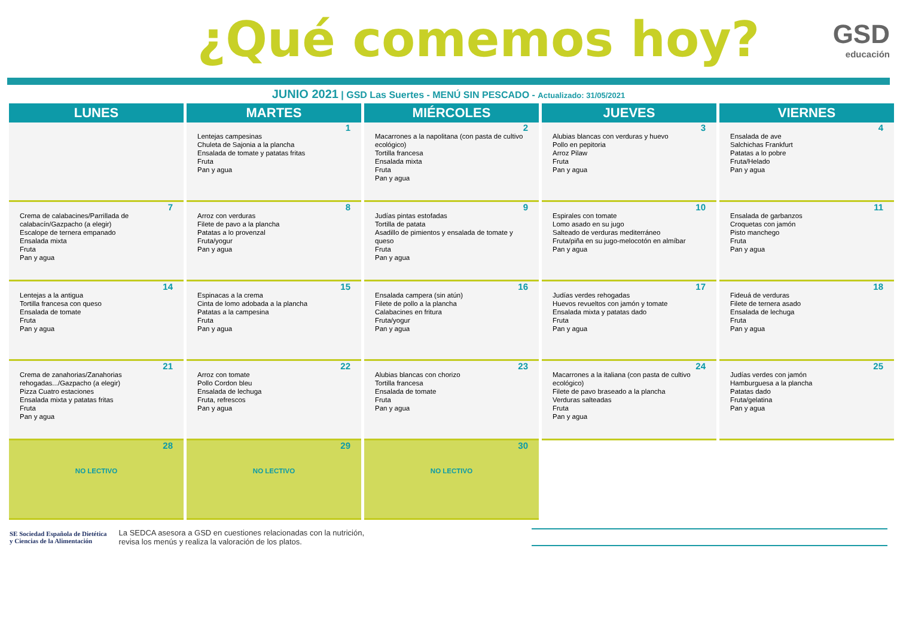¿Qué comemos hoy?
GSD
educación
JUNIO 2021 | GSD Las Suertes - MENÚ SIN PESCADO - Actualizado: 31/05/2021
| LUNES | MARTES | MIÉRCOLES | JUEVES | VIERNES |
| --- | --- | --- | --- | --- |
| | 1 Lentejas campesinas Chuleta de Sajonia a la plancha Ensalada de tomate y patatas fritas Fruta Pan y agua | 2 Macarrones a la napolitana (con pasta de cultivo ecológico) Tortilla francesa Ensalada mixta Fruta Pan y agua | 3 Alubias blancas con verduras y huevo Pollo en pepitoria Arroz Pilaw Fruta Pan y agua | 4 Ensalada de ave Salchichas Frankfurt Patatas a lo pobre Fruta/Helado Pan y agua |
| 7 Crema de calabacines/Parrillada de calabacín/Gazpacho (a elegir) Escalope de ternera empanado Ensalada mixta Fruta Pan y agua | 8 Arroz con verduras Filete de pavo a la plancha Patatas a lo provenzal Fruta/yogur Pan y agua | 9 Judías pintas estofadas Tortilla de patata Asadillo de pimientos y ensalada de tomate y queso Fruta Pan y agua | 10 Espirales con tomate Lomo asado en su jugo Salteado de verduras mediterráneo Fruta/piña en su jugo-melocotón en almíbar Pan y agua | 11 Ensalada de garbanzos Croquetas con jamón Pisto manchego Fruta Pan y agua |
| 14 Lentejas a la antigua Tortilla francesa con queso Ensalada de tomate Fruta Pan y agua | 15 Espinacas a la crema Cinta de lomo adobada a la plancha Patatas a la campesina Fruta Pan y agua | 16 Ensalada campera (sin atún) Filete de pollo a la plancha Calabacines en fritura Fruta/yogur Pan y agua | 17 Judías verdes rehogadas Huevos revueltos con jamón y tomate Ensalada mixta y patatas dado Fruta Pan y agua | 18 Fideuá de verduras Filete de ternera asado Ensalada de lechuga Fruta Pan y agua |
| 21 Crema de zanahorias/Zanahorias rehogadas.../Gazpacho (a elegir) Pizza Cuatro estaciones Ensalada mixta y patatas fritas Fruta Pan y agua | 22 Arroz con tomate Pollo Cordon bleu Ensalada de lechuga Fruta, refrescos Pan y agua | 23 Alubias blancas con chorizo Tortilla francesa Ensalada de tomate Fruta Pan y agua | 24 Macarrones a la italiana (con pasta de cultivo ecológico) Filete de pavo braseado a la plancha Verduras salteadas Fruta Pan y agua | 25 Judías verdes con jamón Hamburguesa a la plancha Patatas dado Fruta/gelatina Pan y agua |
| 28 NO LECTIVO | 29 NO LECTIVO | 30 NO LECTIVO | | |
SE Sociedad Española de Dietética
y Ciencias de la Alimentación
La SEDCA asesora a GSD en cuestiones relacionadas con la nutrición,
revisa los menús y realiza la valoración de los platos.